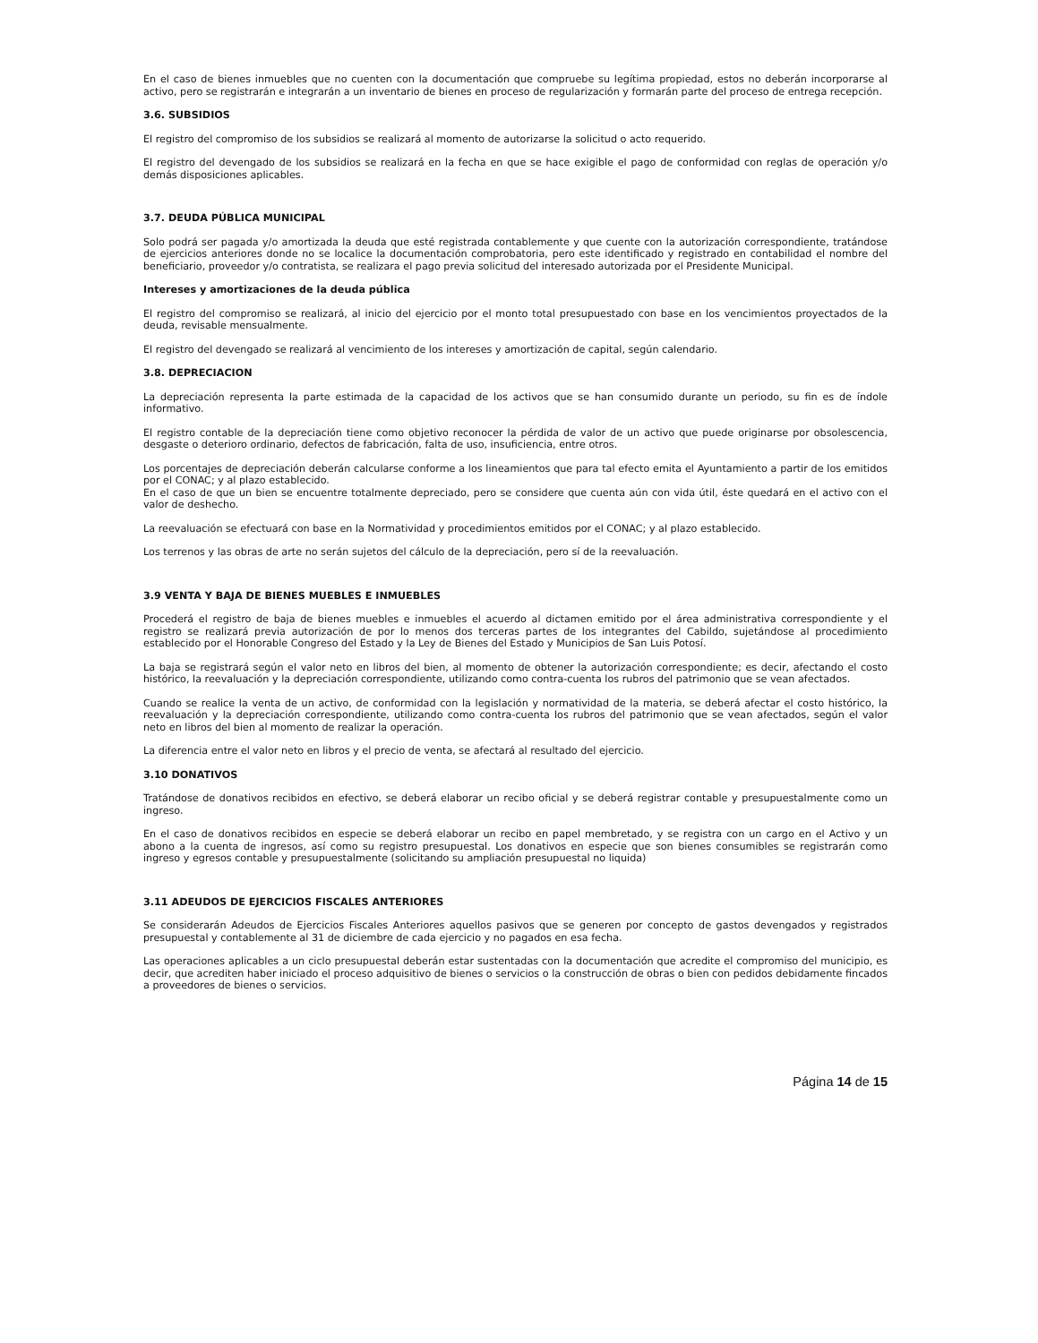En el caso de bienes inmuebles que no cuenten con la documentación que compruebe su legítima propiedad, estos no deberán incorporarse al activo, pero se registrarán e integrarán a un inventario de bienes en proceso de regularización y formarán parte del proceso de entrega recepción.
3.6. SUBSIDIOS
El registro del compromiso de los subsidios se realizará al momento de autorizarse la solicitud o acto requerido.
El registro del devengado de los subsidios se realizará en la fecha en que se hace exigible el pago de conformidad con reglas de operación y/o demás disposiciones aplicables.
3.7. DEUDA PÚBLICA MUNICIPAL
Solo podrá ser pagada y/o amortizada la deuda que esté registrada contablemente y que cuente con la autorización correspondiente, tratándose de ejercicios anteriores donde no se localice la documentación comprobatoria, pero este identificado y registrado en contabilidad el nombre del beneficiario, proveedor y/o contratista, se realizara el pago previa solicitud del interesado autorizada por el Presidente Municipal.
Intereses y amortizaciones de la deuda pública
El registro del compromiso se realizará, al inicio del ejercicio por el monto total presupuestado con base en los vencimientos proyectados de la deuda, revisable mensualmente.
El registro del devengado se realizará al vencimiento de los intereses y amortización de capital, según calendario.
3.8. DEPRECIACION
La depreciación representa la parte estimada de la capacidad de los activos que se han consumido durante un periodo, su fin es de índole informativo.
El registro contable de la depreciación tiene como objetivo reconocer la pérdida de valor de un activo que puede originarse por obsolescencia, desgaste o deterioro ordinario, defectos de fabricación, falta de uso, insuficiencia, entre otros.
Los porcentajes de depreciación deberán calcularse conforme a los lineamientos que para tal efecto emita el Ayuntamiento a partir de los emitidos por el CONAC; y al plazo establecido.
En el caso de que un bien se encuentre totalmente depreciado, pero se considere que cuenta aún con vida útil, éste quedará en el activo con el valor de deshecho.
La reevaluación se efectuará con base en la Normatividad y procedimientos emitidos por el CONAC; y al plazo establecido.
Los terrenos y las obras de arte no serán sujetos del cálculo de la depreciación, pero sí de la reevaluación.
3.9 VENTA Y BAJA DE BIENES MUEBLES E INMUEBLES
Procederá el registro de baja de bienes muebles e inmuebles el acuerdo al dictamen emitido por el área administrativa correspondiente y el registro se realizará previa autorización de por lo menos dos terceras partes de los integrantes del Cabildo, sujetándose al procedimiento establecido por el Honorable Congreso del Estado y la Ley de Bienes del Estado y Municipios de San Luis Potosí.
La baja se registrará según el valor neto en libros del bien, al momento de obtener la autorización correspondiente; es decir, afectando el costo histórico, la reevaluación y la depreciación correspondiente, utilizando como contra-cuenta los rubros del patrimonio que se vean afectados.
Cuando se realice la venta de un activo, de conformidad con la legislación y normatividad de la materia, se deberá afectar el costo histórico, la reevaluación y la depreciación correspondiente, utilizando como contra-cuenta los rubros del patrimonio que se vean afectados, según el valor neto en libros del bien al momento de realizar la operación.
La diferencia entre el valor neto en libros y el precio de venta, se afectará al resultado del ejercicio.
3.10 DONATIVOS
Tratándose de donativos recibidos en efectivo, se deberá elaborar un recibo oficial y se deberá registrar contable y presupuestalmente como un ingreso.
En el caso de donativos recibidos en especie se deberá elaborar un recibo en papel membretado, y se registra con un cargo en el Activo y un abono a la cuenta de ingresos, así como su registro presupuestal. Los donativos en especie que son bienes consumibles se registrarán como ingreso y egresos contable y presupuestalmente (solicitando su ampliación presupuestal no liquida)
3.11 ADEUDOS DE EJERCICIOS FISCALES ANTERIORES
Se considerarán Adeudos de Ejercicios Fiscales Anteriores aquellos pasivos que se generen por concepto de gastos devengados y registrados presupuestal y contablemente al 31 de diciembre de cada ejercicio y no pagados en esa fecha.
Las operaciones aplicables a un ciclo presupuestal deberán estar sustentadas con la documentación que acredite el compromiso del municipio, es decir, que acrediten haber iniciado el proceso adquisitivo de bienes o servicios o la construcción de obras o bien con pedidos debidamente fincados a proveedores de bienes o servicios.
Página 14 de 15